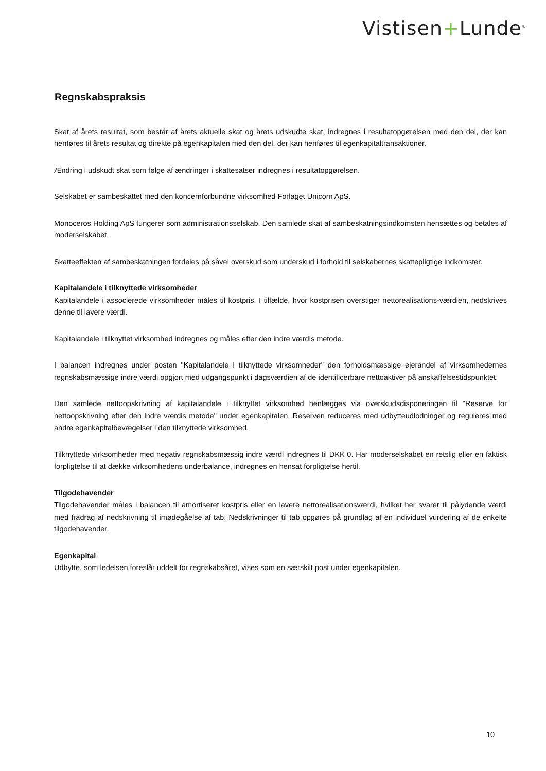Vistisen+Lunde<sup>®</sup>
Regnskabspraksis
Skat af årets resultat, som består af årets aktuelle skat og årets udskudte skat, indregnes i resultatopgørelsen med den del, der kan henføres til årets resultat og direkte på egenkapitalen med den del, der kan henføres til egenkapitaltransaktioner.
Ændring i udskudt skat som følge af ændringer i skattesatser indregnes i resultatopgørelsen.
Selskabet er sambeskattet med den koncernforbundne virksomhed Forlaget Unicorn ApS.
Monoceros Holding ApS fungerer som administrationsselskab. Den samlede skat af sambeskatningsindkomsten hensættes og betales af moderselskabet.
Skatteeffekten af sambeskatningen fordeles på såvel overskud som underskud i forhold til selskabernes skattepligtige indkomster.
Kapitalandele i tilknyttede virksomheder
Kapitalandele i associerede virksomheder måles til kostpris. I tilfælde, hvor kostprisen overstiger nettorealisations-værdien, nedskrives denne til lavere værdi.
Kapitalandele i tilknyttet virksomhed indregnes og måles efter den indre værdis metode.
I balancen indregnes under posten "Kapitalandele i tilknyttede virksomheder" den forholdsmæssige ejerandel af virksomhedernes regnskabsmæssige indre værdi opgjort med udgangspunkt i dagsværdien af de identificerbare nettoaktiver på anskaffelsestidspunktet.
Den samlede nettoopskrivning af kapitalandele i tilknyttet virksomhed henlægges via overskudsdisponeringen til "Reserve for nettoopskrivning efter den indre værdis metode" under egenkapitalen. Reserven reduceres med udbytteudlodninger og reguleres med andre egenkapitalbevægelser i den tilknyttede virksomhed.
Tilknyttede virksomheder med negativ regnskabsmæssig indre værdi indregnes til DKK 0. Har moderselskabet en retslig eller en faktisk forpligtelse til at dække virksomhedens underbalance, indregnes en hensat forpligtelse hertil.
Tilgodehavender
Tilgodehavender måles i balancen til amortiseret kostpris eller en lavere nettorealisationsværdi, hvilket her svarer til pålydende værdi med fradrag af nedskrivning til imødegåelse af tab. Nedskrivninger til tab opgøres på grundlag af en individuel vurdering af de enkelte tilgodehavender.
Egenkapital
Udbytte, som ledelsen foreslår uddelt for regnskabsåret, vises som en særskilt post under egenkapitalen.
10